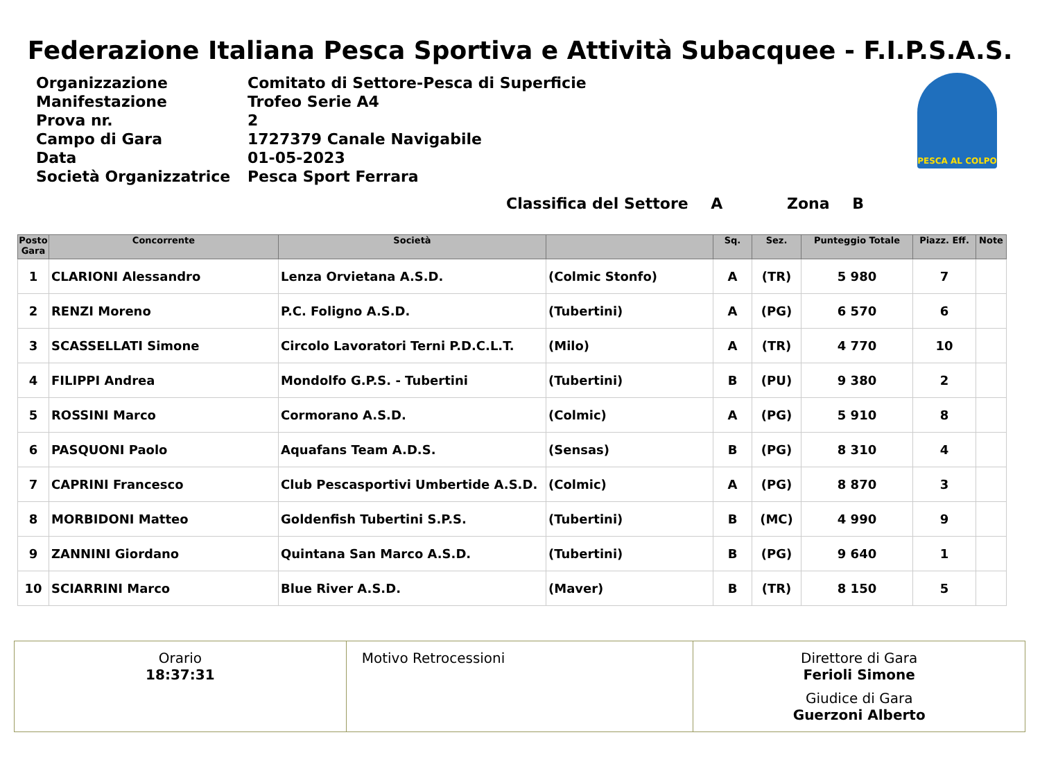Federazione Italiana Pesca Sportiva e Attività Subacquee - F.I.P.S.A.S.
| Organizzazione | Comitato di Settore-Pesca di Superficie |
| Manifestazione | Trofeo Serie A4 |
| Prova nr. | 2 |
| Campo di Gara | 1727379 Canale Navigabile |
| Data | 01-05-2023 |
| Società Organizzatrice | Pesca Sport Ferrara |
PESCA AL COLPO
Classifica del Settore A Zona B
| Posto Gara | Concorrente | Società | | Sq. | Sez. | Punteggio Totale | Piazz. Eff. | Note |
| --- | --- | --- | --- | --- | --- | --- | --- | --- |
| 1 | CLARIONI Alessandro | Lenza Orvietana A.S.D. | (Colmic Stonfo) | A | (TR) | 5 980 | 7 | |
| 2 | RENZI Moreno | P.C. Foligno A.S.D. | (Tubertini) | A | (PG) | 6 570 | 6 | |
| 3 | SCASSELLATI Simone | Circolo Lavoratori Terni P.D.C.L.T. | (Milo) | A | (TR) | 4 770 | 10 | |
| 4 | FILIPPI Andrea | Mondolfo G.P.S. - Tubertini | (Tubertini) | B | (PU) | 9 380 | 2 | |
| 5 | ROSSINI Marco | Cormorano A.S.D. | (Colmic) | A | (PG) | 5 910 | 8 | |
| 6 | PASQUONI Paolo | Aquafans Team A.D.S. | (Sensas) | B | (PG) | 8 310 | 4 | |
| 7 | CAPRINI Francesco | Club Pescasportivi Umbertide A.S.D. | (Colmic) | A | (PG) | 8 870 | 3 | |
| 8 | MORBIDONI Matteo | Goldenfish Tubertini S.P.S. | (Tubertini) | B | (MC) | 4 990 | 9 | |
| 9 | ZANNINI Giordano | Quintana San Marco A.S.D. | (Tubertini) | B | (PG) | 9 640 | 1 | |
| 10 | SCIARRINI Marco | Blue River A.S.D. | (Maver) | B | (TR) | 8 150 | 5 | |
Orario
18:37:31
Motivo Retrocessioni Direttore di Gara
Ferioli Simone
Giudice di Gara
Guerzoni Alberto